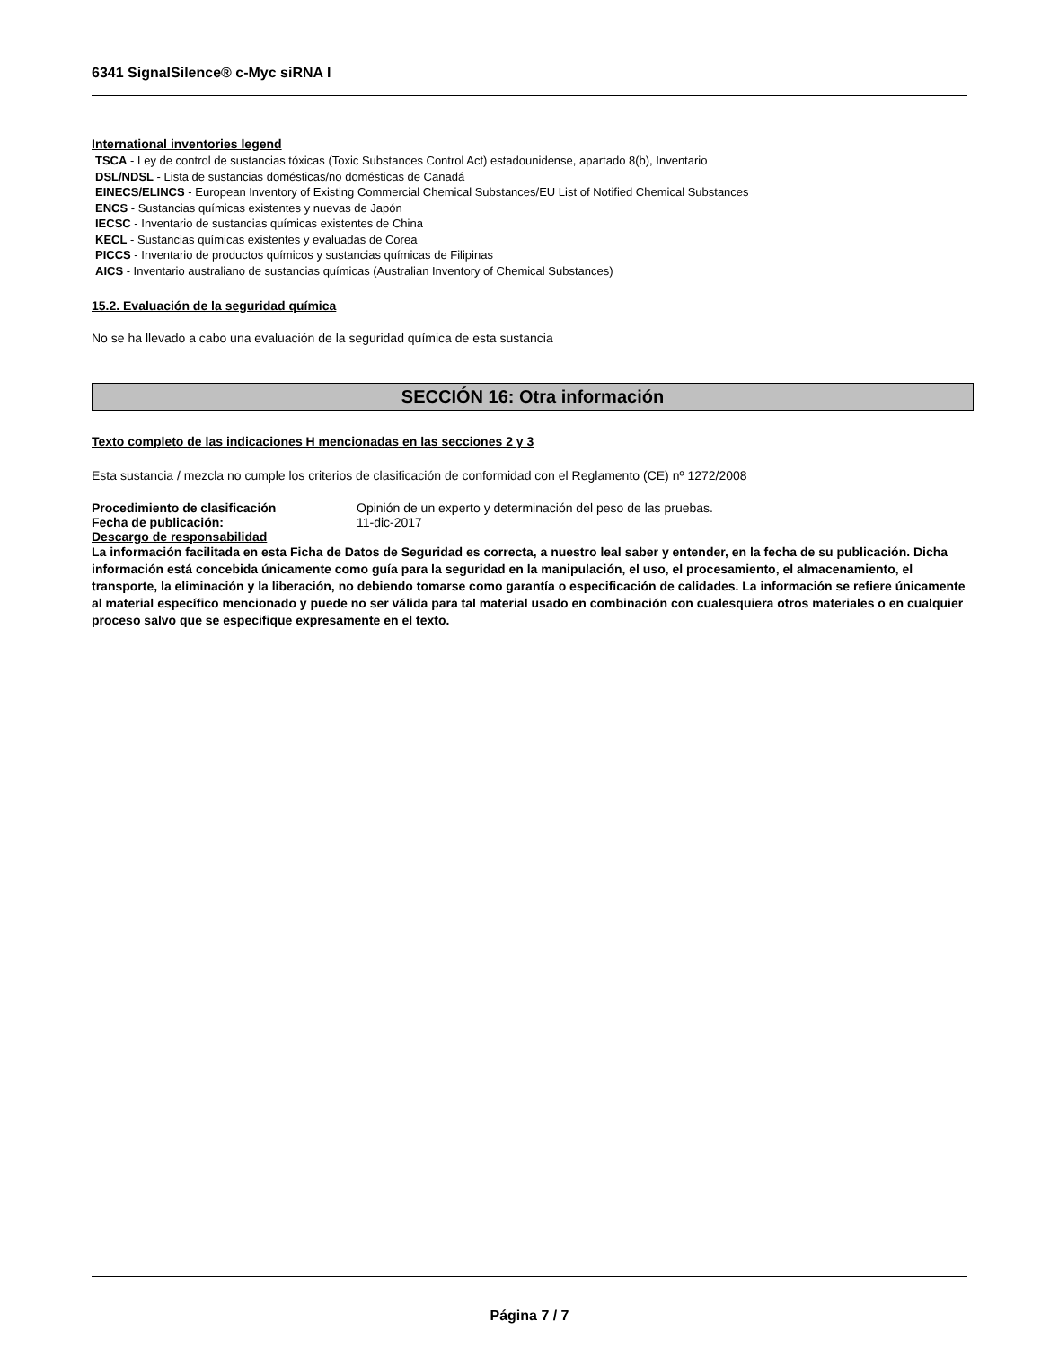6341 SignalSilence® c-Myc siRNA I
International inventories legend
TSCA - Ley de control de sustancias tóxicas (Toxic Substances Control Act) estadounidense, apartado 8(b), Inventario
DSL/NDSL - Lista de sustancias domésticas/no domésticas de Canadá
EINECS/ELINCS - European Inventory of Existing Commercial Chemical Substances/EU List of Notified Chemical Substances
ENCS - Sustancias químicas existentes y nuevas de Japón
IECSC - Inventario de sustancias químicas existentes de China
KECL - Sustancias químicas existentes y evaluadas de Corea
PICCS - Inventario de productos químicos y sustancias químicas de Filipinas
AICS - Inventario australiano de sustancias químicas (Australian Inventory of Chemical Substances)
15.2. Evaluación de la seguridad química
No se ha llevado a cabo una evaluación de la seguridad química de esta sustancia
SECCIÓN 16: Otra información
Texto completo de las indicaciones H mencionadas en las secciones 2 y 3
Esta sustancia / mezcla no cumple los criterios de clasificación de conformidad con el Reglamento (CE) nº 1272/2008
Procedimiento de clasificación Opinión de un experto y determinación del peso de las pruebas.
Fecha de publicación: 11-dic-2017
Descargo de responsabilidad
La información facilitada en esta Ficha de Datos de Seguridad es correcta, a nuestro leal saber y entender, en la fecha de su publicación. Dicha información está concebida únicamente como guía para la seguridad en la manipulación, el uso, el procesamiento, el almacenamiento, el transporte, la eliminación y la liberación, no debiendo tomarse como garantía o especificación de calidades. La información se refiere únicamente al material específico mencionado y puede no ser válida para tal material usado en combinación con cualesquiera otros materiales o en cualquier proceso salvo que se especifique expresamente en el texto.
Página 7 / 7